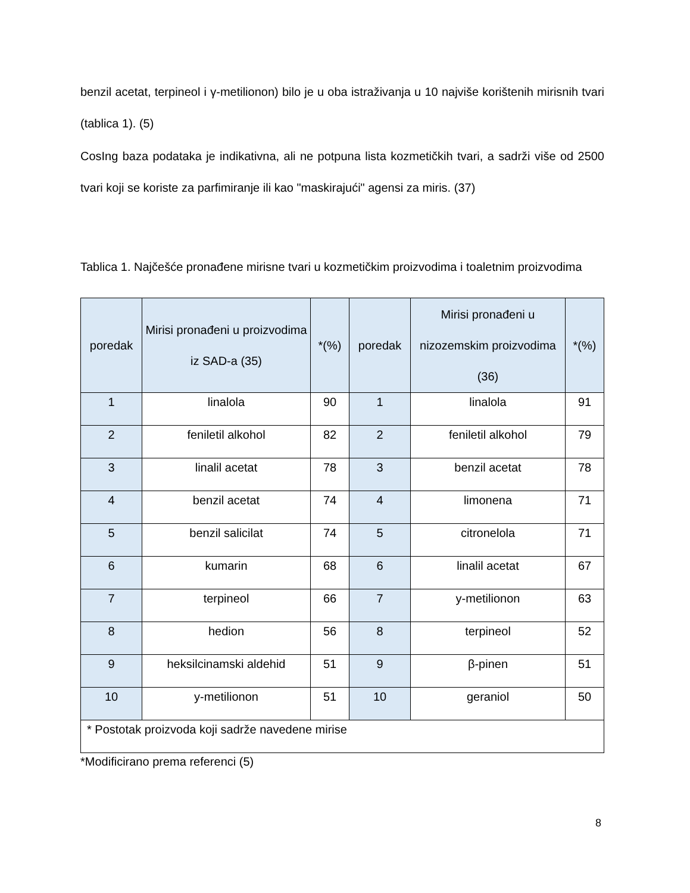benzil acetat, terpineol i γ-metilionon) bilo je u oba istraživanja u 10 najviše korištenih mirisnih tvari (tablica 1). (5)
CosIng baza podataka je indikativna, ali ne potpuna lista kozmetičkih tvari, a sadrži više od 2500 tvari koji se koriste za parfimiranje ili kao "maskirajući" agensi za miris. (37)
Tablica 1. Najčešće pronađene mirisne tvari u kozmetičkim proizvodima i toaletnim proizvodima
| poredak | Mirisi pronađeni u proizvodima iz SAD-a (35) | *(%) | poredak | Mirisi pronađeni u nizozemskim proizvodima (36) | *(%) |
| --- | --- | --- | --- | --- | --- |
| 1 | linalola | 90 | 1 | linalola | 91 |
| 2 | feniletil alkohol | 82 | 2 | feniletil alkohol | 79 |
| 3 | linalil acetat | 78 | 3 | benzil acetat | 78 |
| 4 | benzil acetat | 74 | 4 | limonena | 71 |
| 5 | benzil salicilat | 74 | 5 | citronelola | 71 |
| 6 | kumarin | 68 | 6 | linalil acetat | 67 |
| 7 | terpineol | 66 | 7 | y-metilionon | 63 |
| 8 | hedion | 56 | 8 | terpineol | 52 |
| 9 | heksilcinamski aldehid | 51 | 9 | β-pinen | 51 |
| 10 | y-metilionon | 51 | 10 | geraniol | 50 |
| * Postotak proizvoda koji sadrže navedene mirise | | | | | |
*Modificirano prema referenci (5)
8